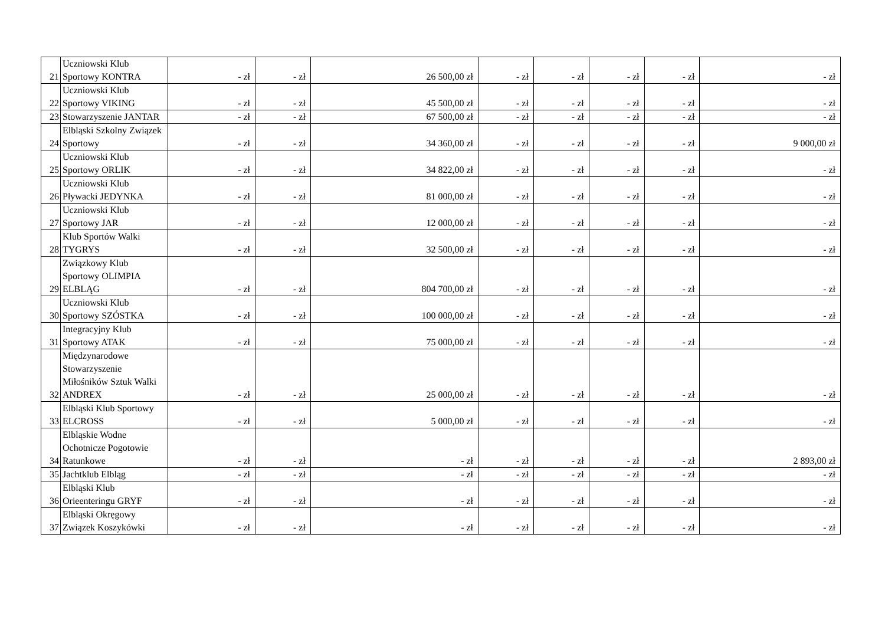| 21 | Uczniowski Klub Sportowy KONTRA | - zł | - zł | 26 500,00 zł | - zł | - zł | - zł | - zł | - zł |
| 22 | Uczniowski Klub Sportowy VIKING | - zł | - zł | 45 500,00 zł | - zł | - zł | - zł | - zł | - zł |
| 23 | Stowarzyszenie JANTAR | - zł | - zł | 67 500,00 zł | - zł | - zł | - zł | - zł | - zł |
| 24 | Elbląski Szkolny Związek Sportowy | - zł | - zł | 34 360,00 zł | - zł | - zł | - zł | - zł | 9 000,00 zł |
| 25 | Uczniowski Klub Sportowy ORLIK | - zł | - zł | 34 822,00 zł | - zł | - zł | - zł | - zł | - zł |
| 26 | Uczniowski Klub Pływacki JEDYNKA | - zł | - zł | 81 000,00 zł | - zł | - zł | - zł | - zł | - zł |
| 27 | Uczniowski Klub Sportowy JAR | - zł | - zł | 12 000,00 zł | - zł | - zł | - zł | - zł | - zł |
| 28 | Klub Sportów Walki TYGRYS | - zł | - zł | 32 500,00 zł | - zł | - zł | - zł | - zł | - zł |
| 29 | Związkowy Klub Sportowy OLIMPIA ELBLĄG | - zł | - zł | 804 700,00 zł | - zł | - zł | - zł | - zł | - zł |
| 30 | Uczniowski Klub Sportowy SZÓSTKA | - zł | - zł | 100 000,00 zł | - zł | - zł | - zł | - zł | - zł |
| 31 | Integracyjny Klub Sportowy ATAK | - zł | - zł | 75 000,00 zł | - zł | - zł | - zł | - zł | - zł |
| 32 | Międzynarodowe Stowarzyszenie Miłośników Sztuk Walki ANDREX | - zł | - zł | 25 000,00 zł | - zł | - zł | - zł | - zł | - zł |
| 33 | Elbląski Klub Sportowy ELCROSS | - zł | - zł | 5 000,00 zł | - zł | - zł | - zł | - zł | - zł |
| 34 | Elbląskie Wodne Ochotnicze Pogotowie Ratunkowe | - zł | - zł | - zł | - zł | - zł | - zł | - zł | 2 893,00 zł |
| 35 | Jachtklub Elbląg | - zł | - zł | - zł | - zł | - zł | - zł | - zł | - zł |
| 36 | Elbląski Klub Orieenteringu GRYF | - zł | - zł | - zł | - zł | - zł | - zł | - zł | - zł |
| 37 | Elbląski Okręgowy Związek Koszykówki | - zł | - zł | - zł | - zł | - zł | - zł | - zł | - zł |